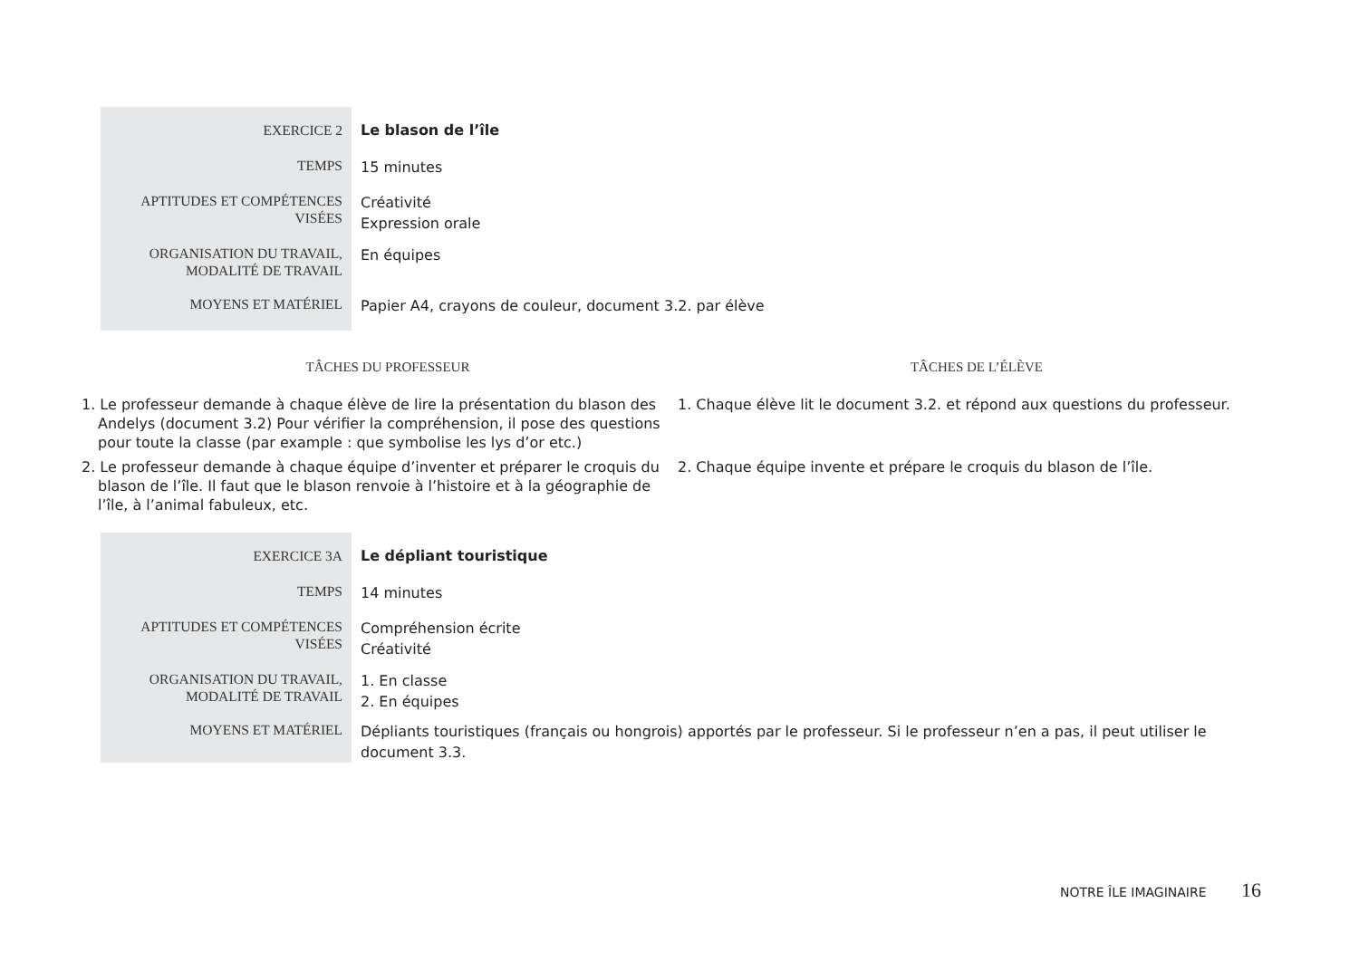| EXERCICE 2 | Le blason de l’île |
| TEMPS | 15 minutes |
| APTITUDES ET COMPÉTENCES VISÉES | Créativité Expression orale |
| ORGANISATION DU TRAVAIL, MODALITÉ DE TRAVAIL | En équipes |
| MOYENS ET MATÉRIEL | Papier A4, crayons de couleur, document 3.2. par élève |
| TÂCHES DU PROFESSEUR | TÂCHES DE L’ÉLÈVE |
| --- | --- |
| 1. Le professeur demande à chaque élève de lire la présentation du blason des Andelys (document 3.2) Pour vérifier la compréhension, il pose des questions pour toute la classe (par example : que symbolise les lys d’or etc.) | 1. Chaque élève lit le document 3.2. et répond aux questions du professeur. |
| 2. Le professeur demande à chaque équipe d’inventer et préparer le croquis du blason de l’île. Il faut que le blason renvoie à l’histoire et à la géographie de l’île, à l’animal fabuleux, etc. | 2. Chaque équipe invente et prépare le croquis du blason de l’île. |
| EXERCICE 3A | Le dépliant touristique |
| TEMPS | 14 minutes |
| APTITUDES ET COMPÉTENCES VISÉES | Compréhension écrite Créativité |
| ORGANISATION DU TRAVAIL, MODALITÉ DE TRAVAIL | 1. En classe 2. En équipes |
| MOYENS ET MATÉRIEL | Dépliants touristiques (français ou hongrois) apportés par le professeur. Si le professeur n’en a pas, il peut utiliser le document 3.3. |
NOTRE ÎLE IMAGINAIRE 16